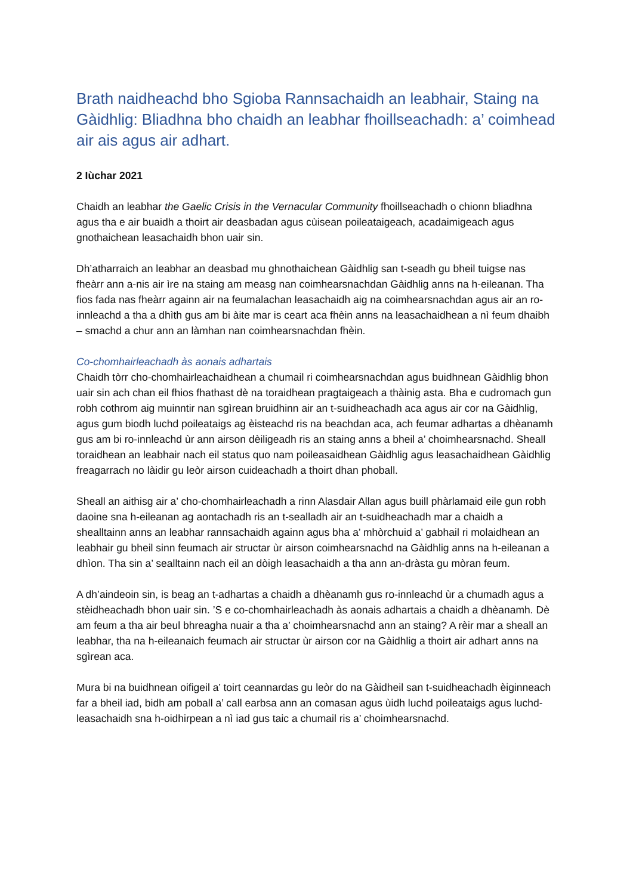Brath naidheachd bho Sgioba Rannsachaidh an leabhair, Staing na Gàidhlig: Bliadhna bho chaidh an leabhar fhoillseachadh: a’ coimhead air ais agus air adhart.
2 Iùchar 2021
Chaidh an leabhar the Gaelic Crisis in the Vernacular Community fhoillseachadh o chionn bliadhna agus tha e air buaidh a thoirt air deasbadan agus cùisean poileataigeach, acadaimigeach agus gnothaichean leasachaidh bhon uair sin.
Dh’atharraich an leabhar an deasbad mu ghnothaichean Gàidhlig san t-seadh gu bheil tuigse nas fheàrr ann a-nis air ìre na staing am measg nan coimhearsnachdan Gàidhlig anns na h-eileanan. Tha fios fada nas fheàrr againn air na feumalachan leasachaidh aig na coimhearsnachdan agus air an ro-innleachd a tha a dhìth gus am bi àite mar is ceart aca fhèin anns na leasachaidhean a nì feum dhaibh – smachd a chur ann an làmhan nan coimhearsnachdan fhèin.
Co-chomhairleachadh às aonais adhartais
Chaidh tòrr cho-chomhairleachaidhean a chumail ri coimhearsnachdan agus buidhnean Gàidhlig bhon uair sin ach chan eil fhios fhathast dè na toraidhean pragtaigeach a thàinig asta. Bha e cudromach gun robh cothrom aig muinntir nan sgìrean bruidhinn air an t-suidheachadh aca agus air cor na Gàidhlig, agus gum biodh luchd poileataigs ag èisteachd ris na beachdan aca, ach feumar adhartas a dhèanamh gus am bi ro-innleachd ùr ann airson dèiligeadh ris an staing anns a bheil a’ choimhearsnachd. Sheall toraidhean an leabhair nach eil status quo nam poileasaidhean Gàidhlig agus leasachaidhean Gàidhlig freagarrach no làidir gu leòr airson cuideachadh a thoirt dhan phoball.
Sheall an aithisg air a’ cho-chomhairleachadh a rinn Alasdair Allan agus buill phàrlamaid eile gun robh daoine sna h-eileanan ag aontachadh ris an t-sealladh air an t-suidheachadh mar a chaidh a shealltainn anns an leabhar rannsachaidh againn agus bha a’ mhòrchuid a’ gabhail ri molaidhean an leabhair gu bheil sinn feumach air structar ùr airson coimhearsnachd na Gàidhlig anns na h-eileanan a dhìon. Tha sin a’ sealltainn nach eil an dòigh leasachaidh a tha ann an-dràsta gu mòran feum.
A dh’aindeoin sin, is beag an t-adhartas a chaidh a dhèanamh gus ro-innleachd ùr a chumadh agus a stèidheachadh bhon uair sin. ’S e co-chomhairleachadh às aonais adhartais a chaidh a dhèanamh. Dè am feum a tha air beul bhreagha nuair a tha a’ choimhearsnachd ann an staing? A rèir mar a sheall an leabhar, tha na h-eileanaich feumach air structar ùr airson cor na Gàidhlig a thoirt air adhart anns na sgìrean aca.
Mura bi na buidhnean oifigeil a’ toirt ceannardas gu leòr do na Gàidheil san t-suidheachadh èiginneach far a bheil iad, bidh am poball a’ call earbsa ann an comasan agus ùidh luchd poileataigs agus luchd-leasachaidh sna h-oidhirpean a nì iad gus taic a chumail ris a’ choimhearsnachd.